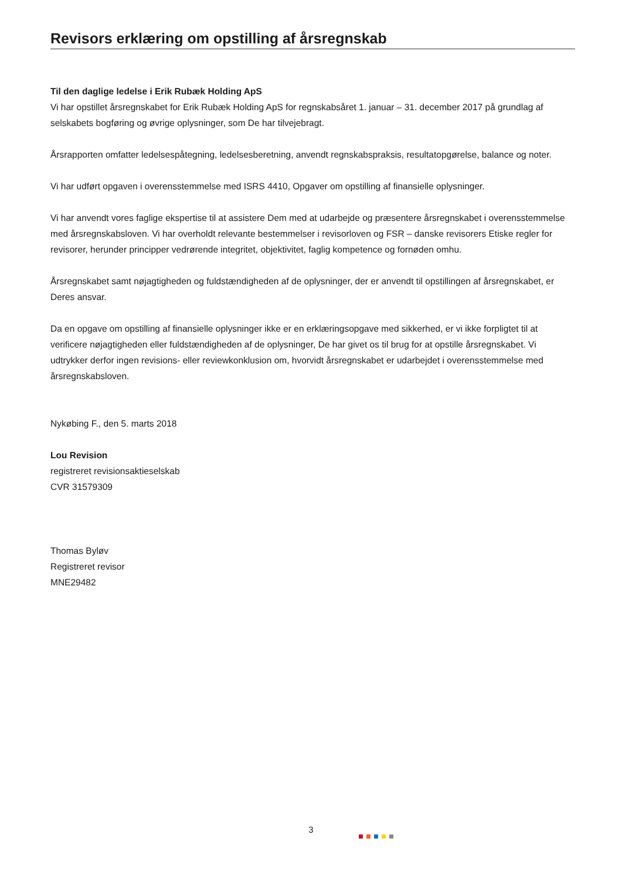Revisors erklæring om opstilling af årsregnskab
Til den daglige ledelse i Erik Rubæk Holding ApS
Vi har opstillet årsregnskabet for Erik Rubæk Holding ApS for regnskabsåret 1. januar – 31. december 2017 på grundlag af selskabets bogføring og øvrige oplysninger, som De har tilvejebragt.
Årsrapporten omfatter ledelsespåtegning, ledelsesberetning, anvendt regnskabspraksis, resultatopgørelse, balance og noter.
Vi har udført opgaven i overensstemmelse med ISRS 4410, Opgaver om opstilling af finansielle oplysninger.
Vi har anvendt vores faglige ekspertise til at assistere Dem med at udarbejde og præsentere årsregnskabet i overensstemmelse med årsregnskabsloven. Vi har overholdt relevante bestemmelser i revisorloven og FSR – danske revisorers Etiske regler for revisorer, herunder principper vedrørende integritet, objektivitet, faglig kompetence og fornøden omhu.
Årsregnskabet samt nøjagtigheden og fuldstændigheden af de oplysninger, der er anvendt til opstillingen af årsregnskabet, er Deres ansvar.
Da en opgave om opstilling af finansielle oplysninger ikke er en erklæringsopgave med sikkerhed, er vi ikke forpligtet til at verificere nøjagtigheden eller fuldstændigheden af de oplysninger, De har givet os til brug for at opstille årsregnskabet. Vi udtrykker derfor ingen revisions- eller reviewkonklusion om, hvorvidt årsregnskabet er udarbejdet i overensstemmelse med årsregnskabsloven.
Nykøbing F., den 5. marts 2018
Lou Revision
registreret revisionsaktieselskab
CVR 31579309
Thomas Byløv
Registreret revisor
MNE29482
3